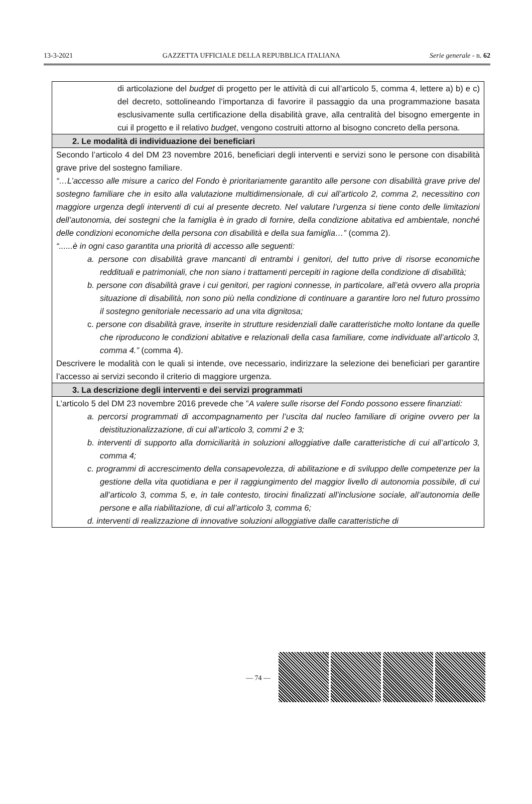13-3-2021 GAZZETTA UFFICIALE DELLA REPUBBLICA ITALIANA Serie generale - n. 62
| di articolazione del budget di progetto per le attività di cui all’articolo 5, comma 4, lettere a) b) e c) del decreto, sottolineando l’importanza di favorire il passaggio da una programmazione basata esclusivamente sulla certificazione della disabilità grave, alla centralità del bisogno emergente in cui il progetto e il relativo budget , vengono costruiti attorno al bisogno concreto della persona. |
| 2. Le modalità di individuazione dei beneficiari |
| Secondo l’articolo 4 del DM 23 novembre 2016, beneficiari degli interventi e servizi sono le persone con disabilità grave prive del sostegno familiare. “…L’accesso alle misure a carico del Fondo è prioritariamente garantito alle persone con disabilità grave prive del sostegno familiare che in esito alla valutazione multidimensionale, di cui all’articolo 2, comma 2, necessitino con maggiore urgenza degli interventi di cui al presente decreto. Nel valutare l’urgenza si tiene conto delle limitazioni dell’autonomia, dei sostegni che la famiglia è in grado di fornire, della condizione abitativa ed ambientale, nonché delle condizioni economiche della persona con disabilità e della sua famiglia…” (comma 2). “......è in ogni caso garantita una priorità di accesso alle seguenti: a. persone con disabilità grave mancanti di entrambi i genitori, del tutto prive di risorse economiche reddituali e patrimoniali, che non siano i trattamenti percepiti in ragione della condizione di disabilità; b. persone con disabilità grave i cui genitori, per ragioni connesse, in particolare, all’età ovvero alla propria situazione di disabilità, non sono più nella condizione di continuare a garantire loro nel futuro prossimo il sostegno genitoriale necessario ad una vita dignitosa; c. persone con disabilità grave, inserite in strutture residenziali dalle caratteristiche molto lontane da quelle che riproducono le condizioni abitative e relazionali della casa familiare, come individuate all’articolo 3, comma 4.” (comma 4). Descrivere le modalità con le quali si intende, ove necessario, indirizzare la selezione dei beneficiari per garantire l’accesso ai servizi secondo il criterio di maggiore urgenza. |
| 3. La descrizione degli interventi e dei servizi programmati |
| L’articolo 5 del DM 23 novembre 2016 prevede che ” A valere sulle risorse del Fondo possono essere finanziati: a. percorsi programmati di accompagnamento per l’uscita dal nucleo familiare di origine ovvero per la deistituzionalizzazione, di cui all’articolo 3, commi 2 e 3; b. interventi di supporto alla domiciliarità in soluzioni alloggiative dalle caratteristiche di cui all’articolo 3, comma 4; c. programmi di accrescimento della consapevolezza, di abilitazione e di sviluppo delle competenze per la gestione della vita quotidiana e per il raggiungimento del maggior livello di autonomia possibile, di cui all’articolo 3, comma 5, e, in tale contesto, tirocini finalizzati all’inclusione sociale, all’autonomia delle persone e alla riabilitazione, di cui all’articolo 3, comma 6; d. interventi di realizzazione di innovative soluzioni alloggiative dalle caratteristiche di |
— 74 —